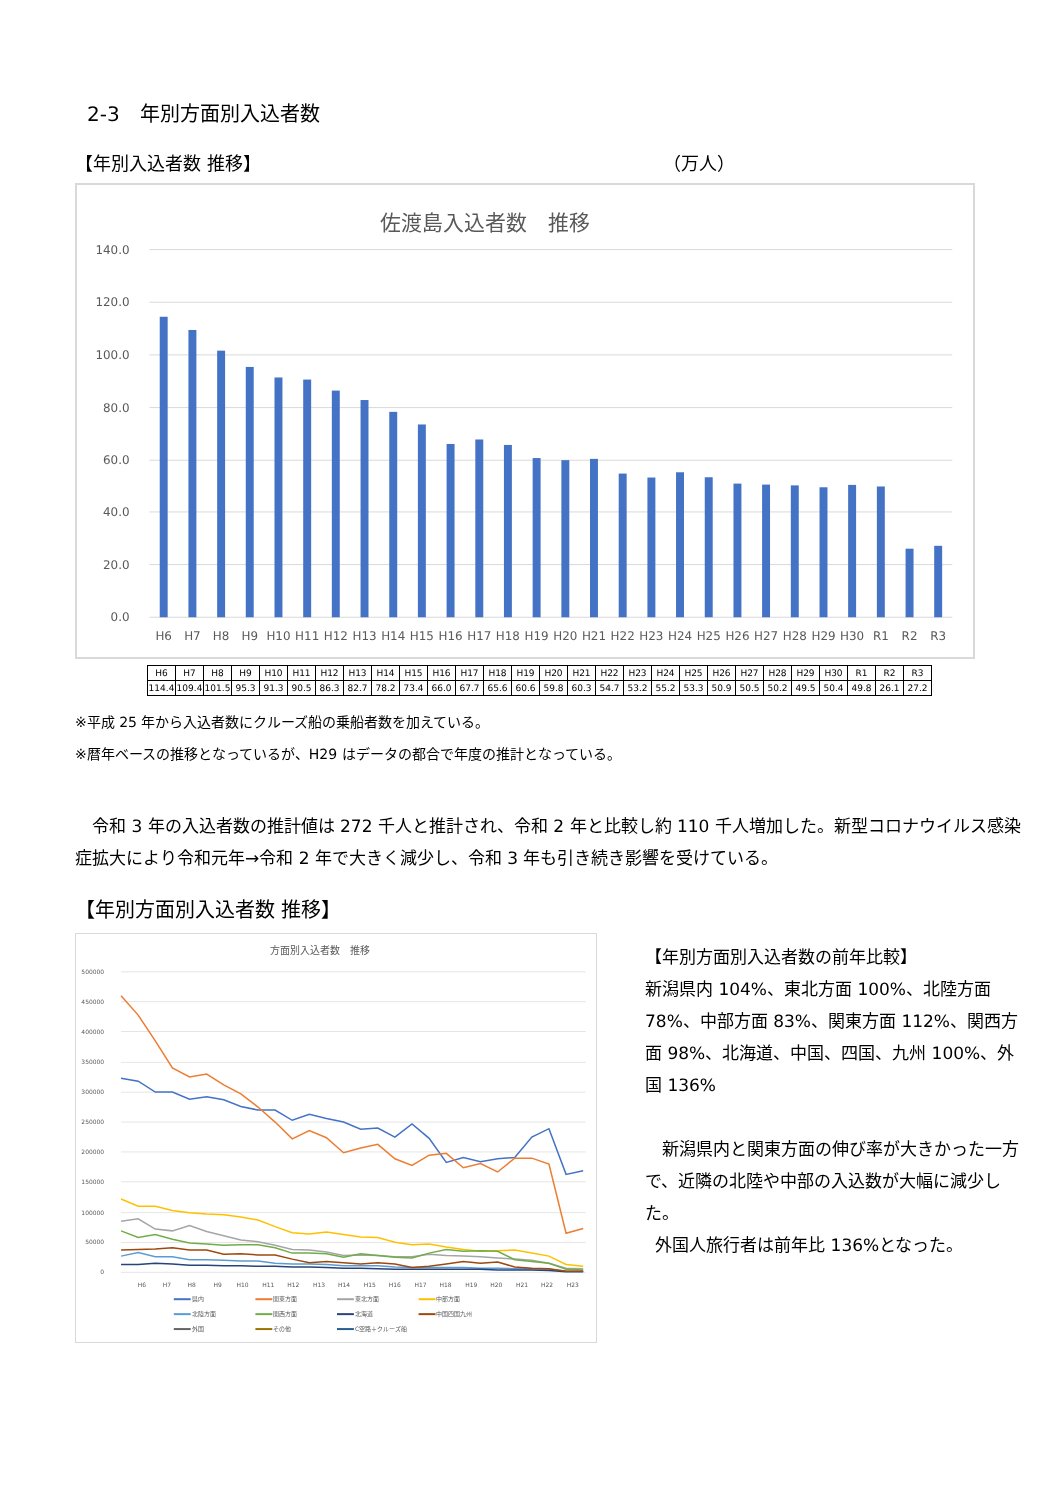2-3　年別方面別入込者数
【年別入込者数 推移】 （万人）
佐渡島入込者数　推移
140.0
120.0
100.0
80.0
60.0
40.0
20.0
0.0
H6
H7
H8
H9
H10
H11
H12
H13
H14
H15
H16
H17
H18
H19
H20
H21
H22
H23
H24
H25
H26
H27
H28
H29
H30
R1
R2
R3
| H6 | H7 | H8 | H9 | H10 | H11 | H12 | H13 | H14 | H15 | H16 | H17 | H18 | H19 | H20 | H21 | H22 | H23 | H24 | H25 | H26 | H27 | H28 | H29 | H30 | R1 | R2 | R3 |
| 114.4 | 109.4 | 101.5 | 95.3 | 91.3 | 90.5 | 86.3 | 82.7 | 78.2 | 73.4 | 66.0 | 67.7 | 65.6 | 60.6 | 59.8 | 60.3 | 54.7 | 53.2 | 55.2 | 53.3 | 50.9 | 50.5 | 50.2 | 49.5 | 50.4 | 49.8 | 26.1 | 27.2 |
※平成 25 年から入込者数にクルーズ船の乗船者数を加えている。
※暦年ベースの推移となっているが、H29 はデータの都合で年度の推計となっている。
令和 3 年の入込者数の推計値は 272 千人と推計され、令和 2 年と比較し約 110 千人増加した。新型コロナウイルス感染症拡大により令和元年→令和 2 年で大きく減少し、令和 3 年も引き続き影響を受けている。
【年別方面別入込者数 推移】
方面別入込者数　推移
500000
450000
400000
350000
300000
250000
200000
150000
100000
50000
0
H6
H7
H8
H9
H10
H11
H12
H13
H14
H15
H16
H17
H18
H19
H20
H21
H22
H23
県内
関東方面
東北方面
中部方面
北陸方面
関西方面
北海道
中国四国九州
外国
その他
C空路＋クルーズ船
【年別方面別入込者数の前年比較】
新潟県内 104%、東北方面 100%、北陸方面 78%、中部方面 83%、関東方面 112%、関西方面 98%、北海道、中国、四国、九州 100%、外国 136%
新潟県内と関東方面の伸び率が大きかった一方で、近隣の北陸や中部の入込数が大幅に減少した。
外国人旅行者は前年比 136%となった。